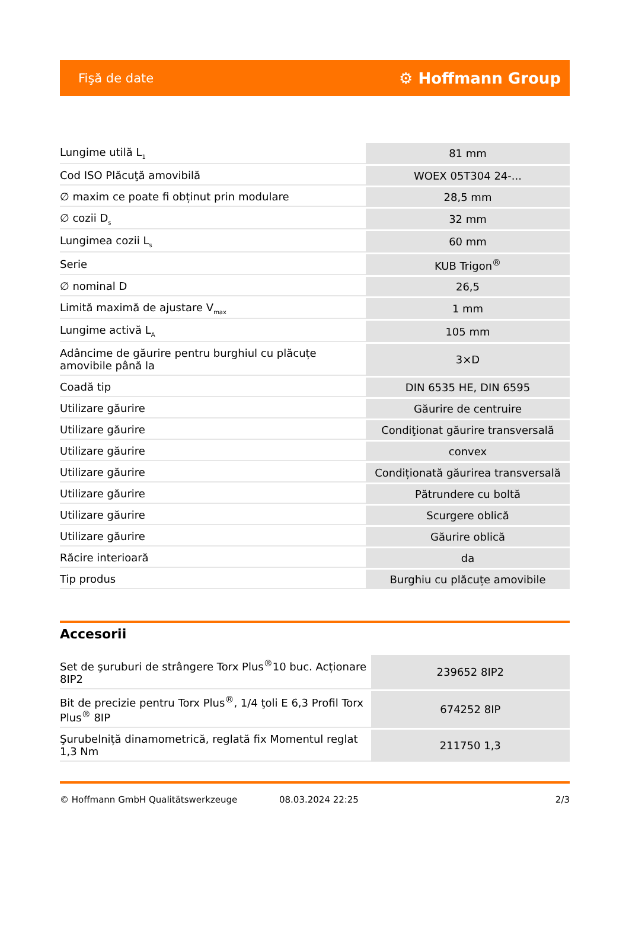Fişă de date ⚙ Hoffmann Group
| Lungime utilă L<sub>1</sub> | 81 mm |
| Cod ISO Plăcuţă amovibilă | WOEX 05T304 24-... |
| ∅ maxim ce poate fi obținut prin modulare | 28,5 mm |
| ∅ cozii D<sub>s</sub> | 32 mm |
| Lungimea cozii L<sub>s</sub> | 60 mm |
| Serie | KUB Trigon<sup>®</sup> |
| ∅ nominal D | 26,5 |
| Limită maximă de ajustare V<sub>max</sub> | 1 mm |
| Lungime activă L<sub>A</sub> | 105 mm |
| Adâncime de găurire pentru burghiul cu plăcuțe amovibile până la | 3×D |
| Coadă tip | DIN 6535 HE, DIN 6595 |
| Utilizare găurire | Găurire de centruire |
| Utilizare găurire | Condiţionat găurire transversală |
| Utilizare găurire | convex |
| Utilizare găurire | Condiționată găurirea transversală |
| Utilizare găurire | Pătrundere cu boltă |
| Utilizare găurire | Scurgere oblică |
| Utilizare găurire | Găurire oblică |
| Răcire interioară | da |
| Tip produs | Burghiu cu plăcuțe amovibile |
Accesorii
| Set de şuruburi de strângere Torx Plus<sup>®</sup>10 buc. Acționare 8IP2 | 239652 8IP2 |
| Bit de precizie pentru Torx Plus<sup>®</sup>, 1/4 ţoli E 6,3 Profil Torx Plus<sup>®</sup> 8IP | 674252 8IP |
| Şurubelniță dinamometrică, reglată fix Momentul reglat 1,3 Nm | 211750 1,3 |
© Hoffmann GmbH Qualitätswerkzeuge 08.03.2024 22:25 2/3